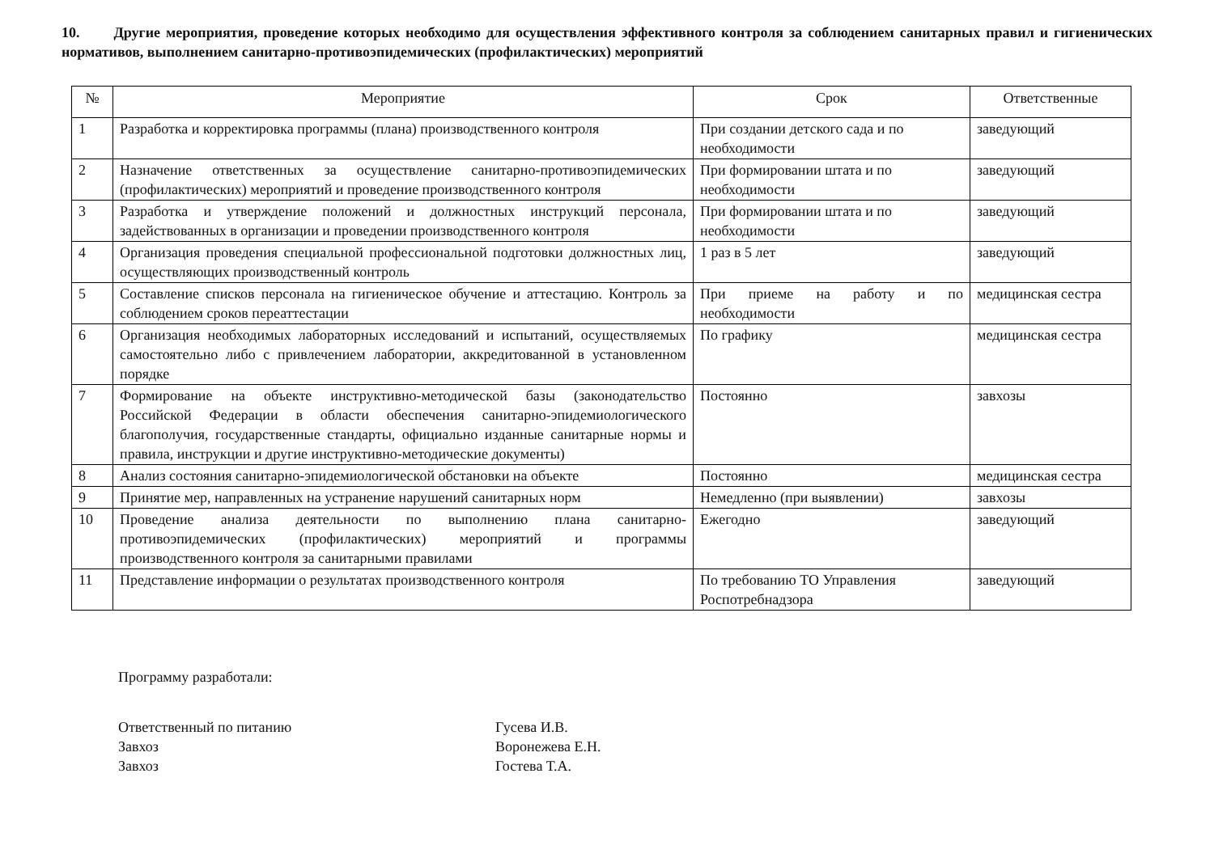10. Другие мероприятия, проведение которых необходимо для осуществления эффективного контроля за соблюдением санитарных правил и гигиенических нормативов, выполнением санитарно-противоэпидемических (профилактических) мероприятий
| № | Мероприятие | Срок | Ответственные |
| --- | --- | --- | --- |
| 1 | Разработка и корректировка программы (плана) производственного контроля | При создании детского сада и по необходимости | заведующий |
| 2 | Назначение ответственных за осуществление санитарно-противоэпидемических (профилактических) мероприятий и проведение производственного контроля | При формировании штата и по необходимости | заведующий |
| 3 | Разработка и утверждение положений и должностных инструкций персонала, задействованных в организации и проведении производственного контроля | При формировании штата и по необходимости | заведующий |
| 4 | Организация проведения специальной профессиональной подготовки должностных лиц, осуществляющих производственный контроль | 1 раз в 5 лет | заведующий |
| 5 | Составление списков персонала на гигиеническое обучение и аттестацию. Контроль за соблюдением сроков переаттестации | При приеме на работу и по необходимости | медицинская сестра |
| 6 | Организация необходимых лабораторных исследований и испытаний, осуществляемых самостоятельно либо с привлечением лаборатории, аккредитованной в установленном порядке | По графику | медицинская сестра |
| 7 | Формирование на объекте инструктивно-методической базы (законодательство Российской Федерации в области обеспечения санитарно-эпидемиологического благополучия, государственные стандарты, официально изданные санитарные нормы и правила, инструкции и другие инструктивно-методические документы) | Постоянно | завхозы |
| 8 | Анализ состояния санитарно-эпидемиологической обстановки на объекте | Постоянно | медицинская сестра |
| 9 | Принятие мер, направленных на устранение нарушений санитарных норм | Немедленно (при выявлении) | завхозы |
| 10 | Проведение анализа деятельности по выполнению плана санитарно-противоэпидемических (профилактических) мероприятий и программы производственного контроля за санитарными правилами | Ежегодно | заведующий |
| 11 | Представление информации о результатах производственного контроля | По требованию ТО Управления Роспотребнадзора | заведующий |
Программу разработали:
Ответственный по питанию Гусева И.В.
Завхоз Воронежева Е.Н.
Завхоз Гостева Т.А.